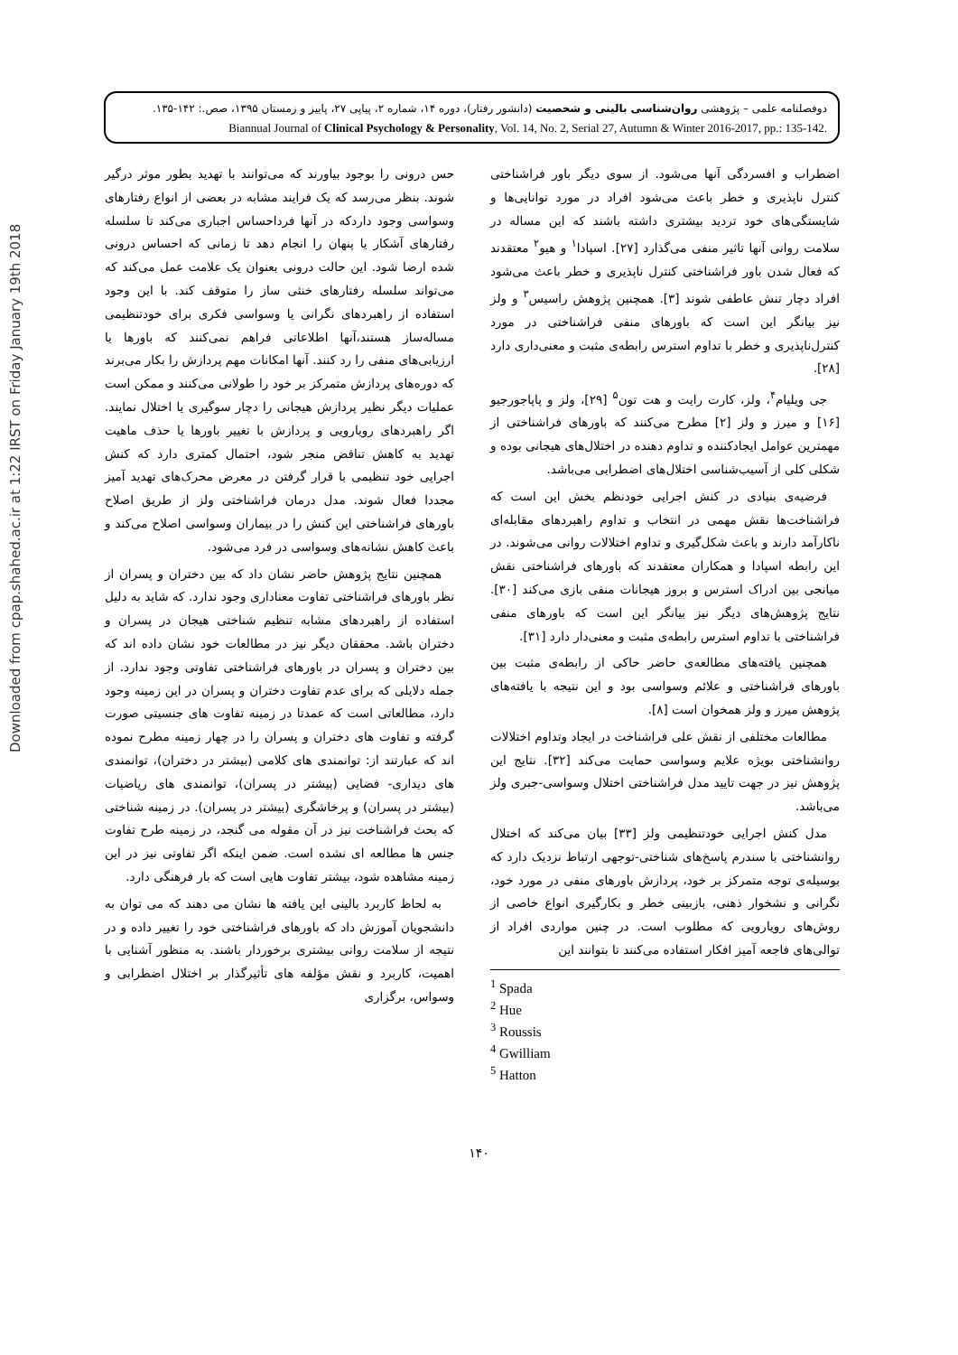Downloaded from cpap.shahed.ac.ir at 1:22 IRST on Friday January 19th 2018
دوفصلنامه علمی – پژوهشی روان‌شناسی بالینی و شخصیت (دانشور رفتار)، دوره ۱۴، شماره ۲، پیاپی ۲۷، پاییز و زمستان ۱۳۹۵، صص.: ۱۴۲-۱۳۵.
Biannual Journal of Clinical Psychology & Personality, Vol. 14, No. 2, Serial 27, Autumn & Winter 2016-2017, pp.: 135-142.
اضطراب و افسردگی آنها می‌شود. از سوی دیگر باور فراشناختی کنترل ناپذیری و خطر باعث می‌شود افراد در مورد توانایی‌ها و شایستگی‌های خود تردید بیشتری داشته باشند که این مساله در سلامت روانی آنها تاثیر منفی می‌گذارد [۲۷]. اسپادا<sup>۱</sup> و هیو<sup>۲</sup> معتقدند که فعال شدن باور فراشناختی کنترل ناپذیری و خطر باعث می‌شود افراد دچار تنش عاطفی شوند [۳]. همچنین پژوهش راسیس<sup>۳</sup> و ولز نیز بیانگر این است که باورهای منفی فراشناختی در مورد کنترل‌ناپذیری و خطر با تداوم استرس رابطه‌ی مثبت و معنی‌داری دارد [۲۸].
جی ویلیام<sup>۴</sup>، ولز، کارت رایت و هت تون<sup>۵</sup> [۲۹]، ولز و پاپاجورجیو [۱۶] و میرز و ولز [۲] مطرح می‌کنند که باورهای فراشناختی از مهمترین عوامل ایجادکننده و تداوم دهنده در اختلال‌های هیجانی بوده و شکلی کلی از آسیب‌شناسی اختلال‌های اضطرابی می‌باشد.
فرضیه‌ی بنیادی در کنش اجرایی خودنظم بخش این است که فراشناخت‌ها نقش مهمی در انتخاب و تداوم راهبردهای مقابله‌ای ناکارآمد دارند و باعث شکل‌گیری و تداوم اختلالات روانی می‌شوند. در این رابطه اسپادا و همکاران معتقدند که باورهای فراشناختی نقش میانجی بین ادراک استرس و بروز هیجانات منفی بازی می‌کند [۳۰]. نتایج پژوهش‌های دیگر نیز بیانگر این است که باورهای منفی فراشناختی با تداوم استرس رابطه‌ی مثبت و معنی‌دار دارد [۳۱].
همچنین یافته‌های مطالعه‌ی حاضر حاکی از رابطه‌ی مثبت بین باورهای فراشناختی و علائم وسواسی بود و این نتیجه با یافته‌های پژوهش میرز و ولز همخوان است [۸].
مطالعات مختلفی از نقش علی فراشناخت در ایجاد وتداوم اختلالات روانشناختی بویژه علایم وسواسی حمایت می‌کند [۳۲]. نتایج این پژوهش نیز در جهت تایید مدل فراشناختی اختلال وسواسی-جبری ولز می‌باشد.
مدل کنش اجرایی خودتنظیمی ولز [۳۳] بیان می‌کند که اختلال روانشناختی با سندرم پاسخ‌های شناختی-توجهی ارتباط نزدیک دارد که بوسیله‌ی توجه متمرکز بر خود، پردازش باورهای منفی در مورد خود، نگرانی و نشخوار ذهنی، بازبینی خطر و بکارگیری انواع خاصی از روش‌های رویارویی که مطلوب است. در چنین مواردی افراد از توالی‌های فاجعه آمیز افکار استفاده می‌کنند تا بتوانند این
<sup>1</sup> Spada
<sup>2</sup> Hue
<sup>3</sup> Roussis
<sup>4</sup> Gwilliam
<sup>5</sup> Hatton
حس درونی را بوجود بیاورند که می‌توانند با تهدید بطور موثر درگیر شوند. بنظر می‌رسد که یک فرایند مشابه در بعضی از انواع رفتارهای وسواسی وجود داردکه در آنها فرداحساس اجباری می‌کند تا سلسله رفتارهای آشکار یا پنهان را انجام دهد تا زمانی که احساس درونی شده ارضا شود. این حالت درونی بعنوان یک علامت عمل می‌کند که می‌تواند سلسله رفتارهای خنثی ساز را متوقف کند. با این وجود استفاده از راهبردهای نگرانی یا وسواسی فکری برای خودتنظیمی مساله‌ساز هستند،آنها اطلاعاتی فراهم نمی‌کنند که باورها یا ارزیابی‌های منفی را رد کنند. آنها امکانات مهم پردازش را بکار می‌برند که دوره‌های پردازش متمرکز بر خود را طولانی می‌کنند و ممکن است عملیات دیگر نظیر پردازش هیجانی را دچار سوگیری یا اختلال نمایند. اگر راهبردهای رویارویی و پردازش با تغییر باورها یا حذف ماهیت تهدید به کاهش تناقض منجر شود، احتمال کمتری دارد که کنش اجرایی خود تنظیمی با قرار گرفتن در معرض محرک‌های تهدید آمیز مجددا فعال شوند. مدل درمان فراشناختی ولز از طریق اصلاح باورهای فراشناختی این کنش را در بیماران وسواسی اصلاح می‌کند و باعث کاهش نشانه‌های وسواسی در فرد می‌شود.
همچنین نتایج پژوهش حاضر نشان داد که بین دختران و پسران از نظر باورهای فراشناختی تفاوت معناداری وجود ندارد. که شاید به دلیل استفاده از راهبردهای مشابه تنظیم شناختی هیجان در پسران و دختران باشد. محققان دیگر نیز در مطالعات خود نشان داده اند که بین دختران و پسران در باورهای فراشناختی تفاوتی وجود ندارد. از جمله دلایلی که برای عدم تفاوت دختران و پسران در این زمینه وجود دارد، مطالعاتی است که عمدتا در زمینه تفاوت های جنسیتی صورت گرفته و تفاوت های دختران و پسران را در چهار زمینه مطرح نموده اند که عبارتند از: توانمندی های کلامی (بیشتر در دختران)، توانمندی های دیداری- فضایی (بیشتر در پسران)، توانمندی های ریاضیات (بیشتر در پسران) و پرخاشگری (بیشتر در پسران). در زمینه شناختی که بحث فراشناخت نیز در آن مقوله می گنجد، در زمینه طرح تفاوت جنس ها مطالعه ای نشده است. ضمن اینکه اگر تفاوتی نیز در این زمینه مشاهده شود، بیشتر تفاوت هایی است که بار فرهنگی دارد.
به لحاظ کاربرد بالینی این یافته ها نشان می دهند که می توان به دانشجویان آموزش داد که باورهای فراشناختی خود را تغییر داده و در نتیجه از سلامت روانی بیشتری برخوردار باشند. به منظور آشنایی با اهمیت، کاربرد و نقش مؤلفه های تأثیرگذار بر اختلال اضطرابی و وسواس، برگزاری
۱۴۰